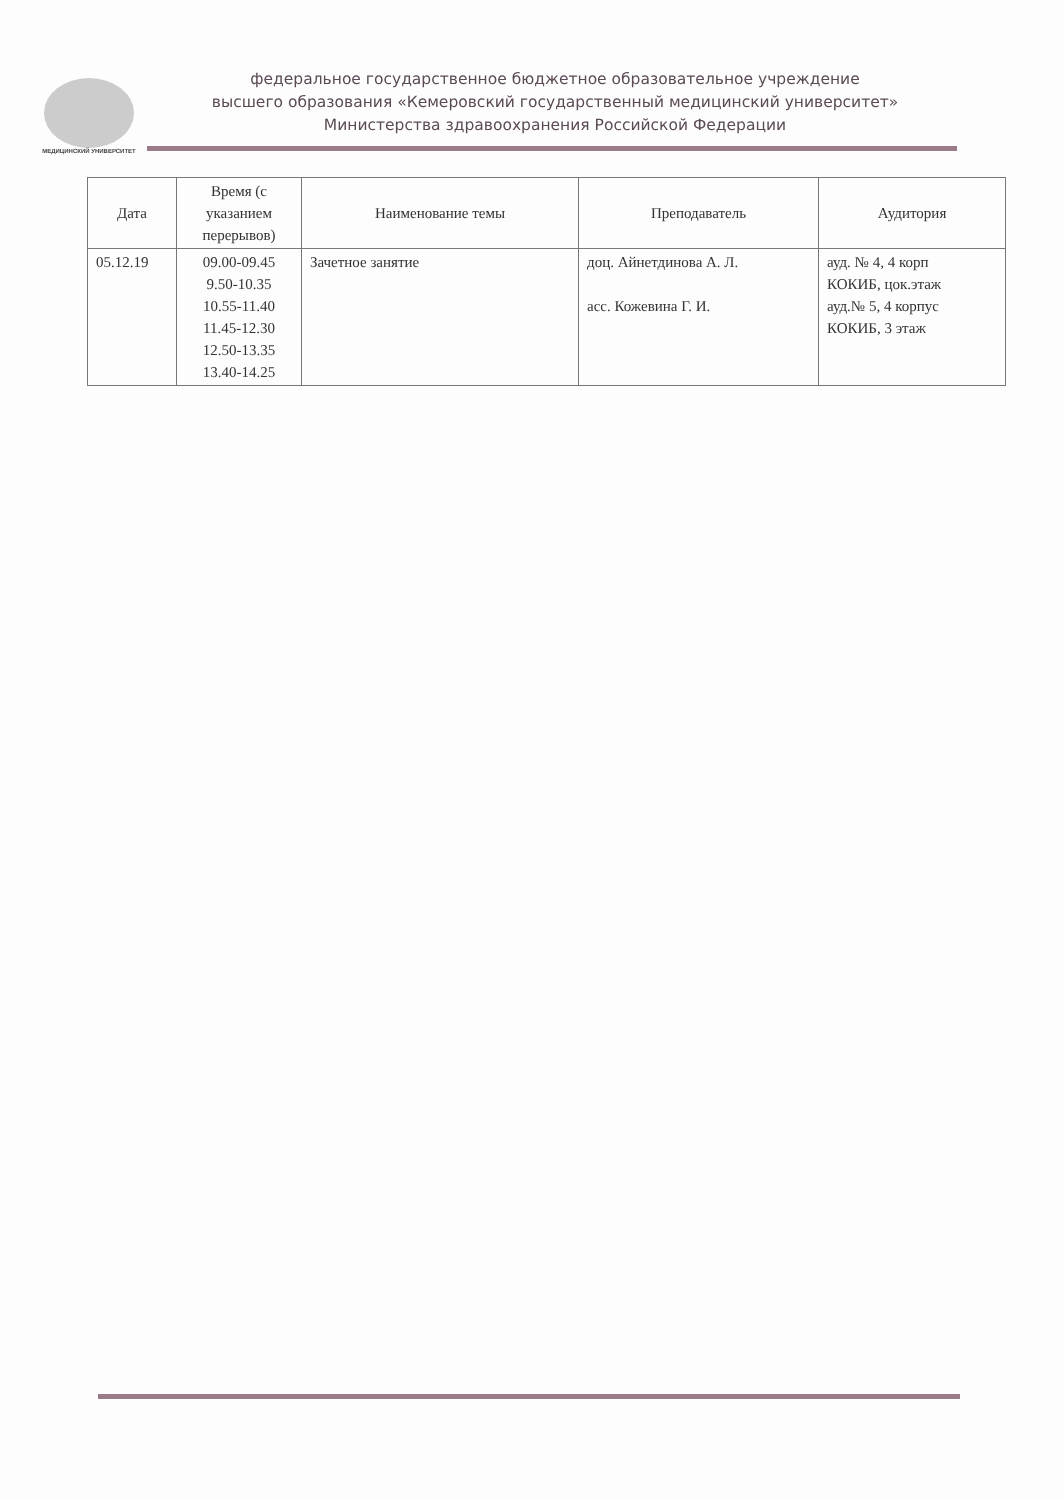МЕДИЦИНСКИЙ УНИВЕРСИТЕТ
федеральное государственное бюджетное образовательное учреждение
высшего образования «Кемеровский государственный медицинский университет»
Министерства здравоохранения Российской Федерации
| Дата | Время (с указанием перерывов) | Наименование темы | Преподаватель | Аудитория |
| --- | --- | --- | --- | --- |
| 05.12.19 | 09.00-09.45 9.50-10.35 10.55-11.40 11.45-12.30 12.50-13.35 13.40-14.25 | Зачетное занятие | доц. Айнетдинова А. Л. асс. Кожевина Г. И. | ауд. № 4, 4 корп КОКИБ, цок.этаж ауд.№ 5, 4 корпус КОКИБ, 3 этаж |